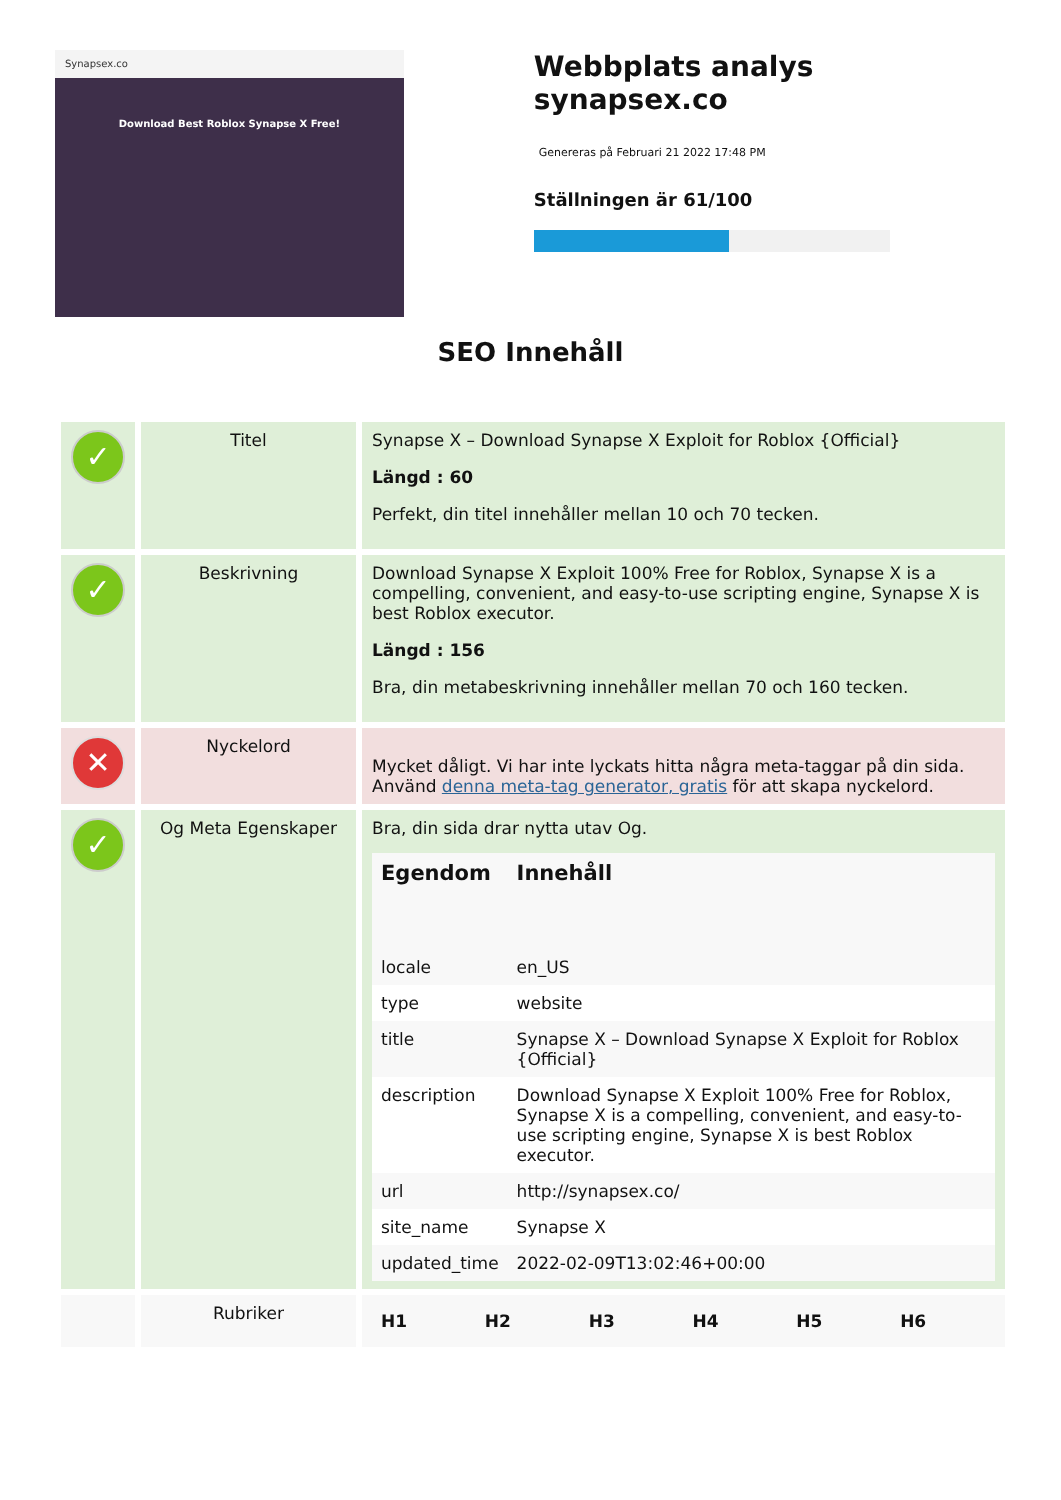Synapsex.co
Download Best Roblox Synapse X Free!
Webbplats analys synapsex.co
Genereras på Februari 21 2022 17:48 PM
Ställningen är 61/100
SEO Innehåll
| ✓ | Titel | Synapse X – Download Synapse X Exploit for Roblox {Official} Längd : 60 Perfekt, din titel innehåller mellan 10 och 70 tecken. |
| ✓ | Beskrivning | Download Synapse X Exploit 100% Free for Roblox, Synapse X is a compelling, convenient, and easy-to-use scripting engine, Synapse X is best Roblox executor. Längd : 156 Bra, din metabeskrivning innehåller mellan 70 och 160 tecken. |
| ✕ | Nyckelord | Mycket dåligt. Vi har inte lyckats hitta några meta-taggar på din sida. Använd denna meta-tag generator, gratis för att skapa nyckelord. |
| ✓ | Og Meta Egenskaper | Bra, din sida drar nytta utav Og. / Egendom / Innehåll / / --- / --- / / locale / en_US / / type / website / / title / Synapse X – Download Synapse X Exploit for Roblox {Official} / / description / Download Synapse X Exploit 100% Free for Roblox, Synapse X is a compelling, convenient, and easy-to-use scripting engine, Synapse X is best Roblox executor. / / url / http://synapsex.co/ / / site_name / Synapse X / / updated_time / 2022-02-09T13:02:46+00:00 / |
| | Rubriker | / H1 / H2 / H3 / H4 / H5 / H6 / / --- / --- / --- / --- / --- / --- / |